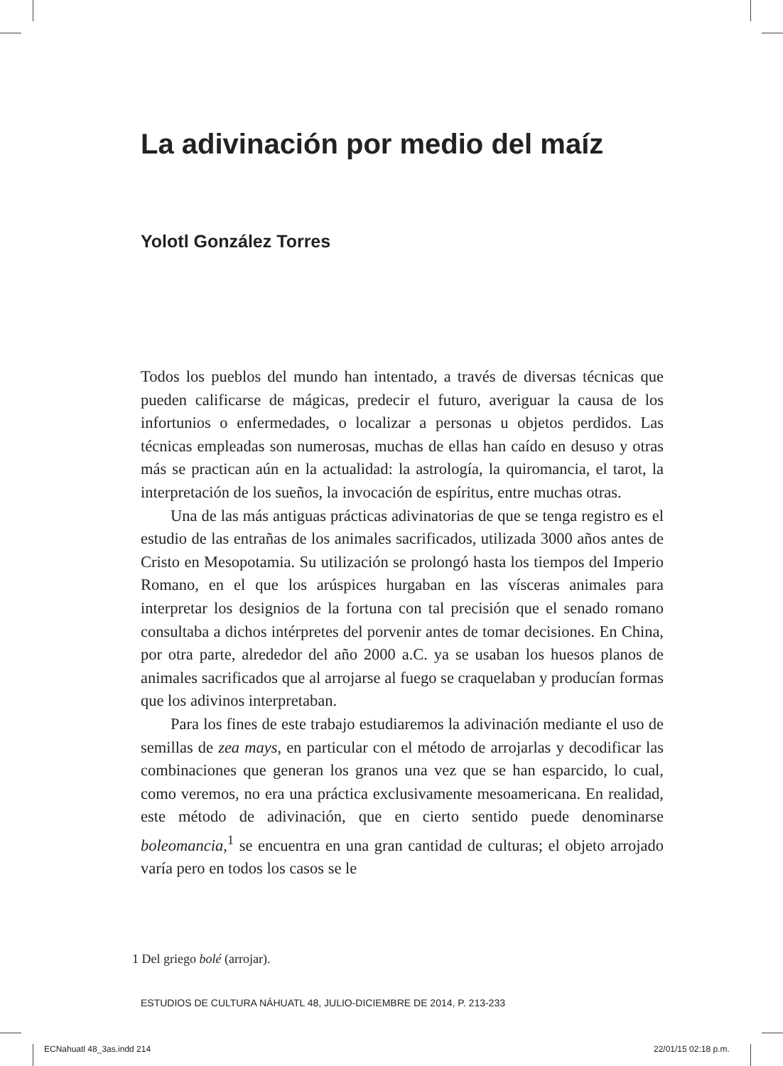La adivinación por medio del maíz
Yolotl González Torres
Todos los pueblos del mundo han intentado, a través de diversas técnicas que pueden calificarse de mágicas, predecir el futuro, averiguar la causa de los infortunios o enfermedades, o localizar a personas u objetos perdidos. Las técnicas empleadas son numerosas, muchas de ellas han caído en desuso y otras más se practican aún en la actualidad: la astrología, la quiromancia, el tarot, la interpretación de los sueños, la invocación de espíritus, entre muchas otras.
Una de las más antiguas prácticas adivinatorias de que se tenga registro es el estudio de las entrañas de los animales sacrificados, utilizada 3000 años antes de Cristo en Mesopotamia. Su utilización se prolongó hasta los tiempos del Imperio Romano, en el que los arúspices hurgaban en las vísceras animales para interpretar los designios de la fortuna con tal precisión que el senado romano consultaba a dichos intérpretes del porvenir antes de tomar decisiones. En China, por otra parte, alrededor del año 2000 a.C. ya se usaban los huesos planos de animales sacrificados que al arrojarse al fuego se craquelaban y producían formas que los adivinos interpretaban.
Para los fines de este trabajo estudiaremos la adivinación mediante el uso de semillas de zea mays, en particular con el método de arrojarlas y decodificar las combinaciones que generan los granos una vez que se han esparcido, lo cual, como veremos, no era una práctica exclusivamente mesoamericana. En realidad, este método de adivinación, que en cierto sentido puede denominarse boleomancia,<sup>1</sup> se encuentra en una gran cantidad de culturas; el objeto arrojado varía pero en todos los casos se le
1 Del griego bolé (arrojar).
ESTUDIOS DE CULTURA NÁHUATL 48, JULIO-DICIEMBRE DE 2014, P. 213-233
ECNahuatl 48_3as.indd 214 22/01/15 02:18 p.m.